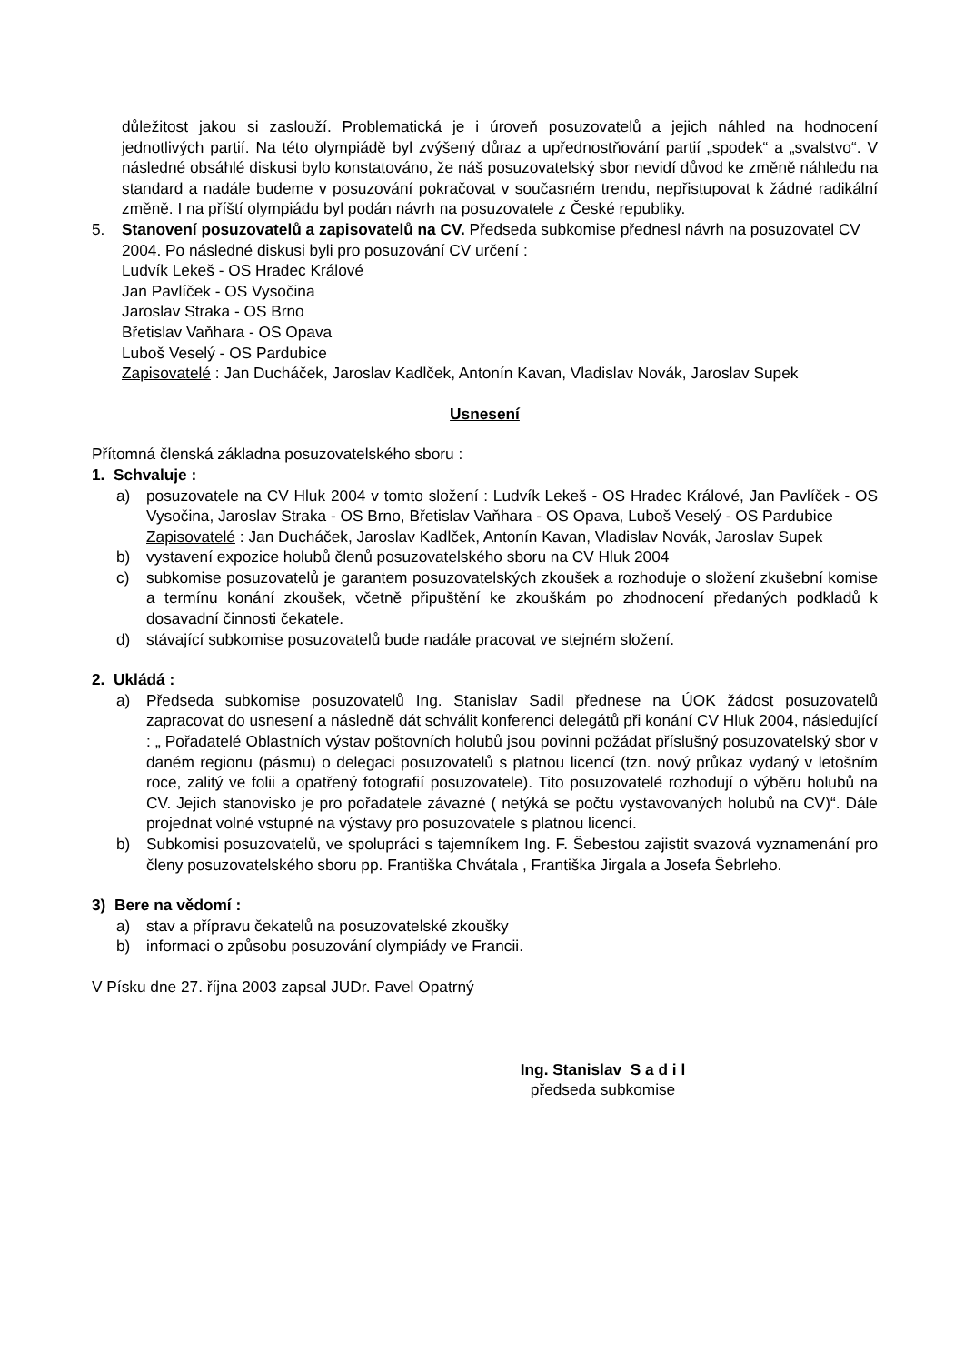důležitost jakou si zaslouží. Problematická je i úroveň posuzovatelů a jejich náhled na hodnocení jednotlivých partií. Na této olympiádě byl zvýšený důraz a upřednostňování partií „spodek“ a „svalstvo“. V následné obsáhlé diskusi bylo konstatováno, že náš posuzovatelský sbor nevidí důvod ke změně náhledu na standard a nadále budeme v posuzování pokračovat v současném trendu, nepřistupovat k žádné radikální změně. I na příští olympiádu byl podán návrh na posuzovatele z České republiky.
5. Stanovení posuzovatelů a zapisovatelů na CV. Předseda subkomise přednesl návrh na posuzovatel CV 2004. Po následné diskusi byli pro posuzování CV určení :
Ludvík Lekeš - OS Hradec Králové
Jan Pavlíček - OS Vysočina
Jaroslav Straka - OS Brno
Břetislav Vaňhara - OS Opava
Luboš Veselý - OS Pardubice
Zapisovatelé : Jan Ducháček, Jaroslav Kadlček, Antonín Kavan, Vladislav Novák, Jaroslav Supek
Usnesení
Přítomná členská základna posuzovatelského sboru :
1. Schvaluje :
a) posuzovatele na CV Hluk 2004 v tomto složení : Ludvík Lekeš - OS Hradec Králové, Jan Pavlíček - OS Vysočina, Jaroslav Straka - OS Brno, Břetislav Vaňhara - OS Opava, Luboš Veselý - OS Pardubice
Zapisovatelé : Jan Ducháček, Jaroslav Kadlček, Antonín Kavan, Vladislav Novák, Jaroslav Supek
b) vystavení expozice holubů členů posuzovatelského sboru na CV Hluk 2004
c) subkomise posuzovatelů je garantem posuzovatelských zkoušek a rozhoduje o složení zkušební komise a termínu konání zkoušek, včetně připuštění ke zkouškám po zhodnocení předaných podkladů k dosavadní činnosti čekatele.
d) stávající subkomise posuzovatelů bude nadále pracovat ve stejném složení.
2. Ukládá :
a) Předseda subkomise posuzovatelů Ing. Stanislav Sadil přednese na ÚOK žádost posuzovatelů zapracovat do usnesení a následně dát schválit konferenci delegátů při konání CV Hluk 2004, následující : „ Pořadatelé Oblastních výstav poštovních holubů jsou povinni požádat příslušný posuzovatelský sbor v daném regionu (pásmu) o delegaci posuzovatelů s platnou licencí (tzn. nový průkaz vydaný v letošním roce, zalitý ve folii a opatřený fotografií posuzovatele). Tito posuzovatelé rozhodují o výběru holubů na CV. Jejich stanovisko je pro pořadatele závazné ( netýká se počtu vystavovaných holubů na CV)“. Dále projednat volné vstupné na výstavy pro posuzovatele s platnou licencí.
b) Subkomisi posuzovatelů, ve spolupráci s tajemníkem Ing. F. Šebestou zajistit svazová vyznamenání pro členy posuzovatelského sboru pp. Františka Chvátala , Františka Jirgala a Josefa Šebrleho.
3) Bere na vědomí :
a) stav a přípravu čekatelů na posuzovatelské zkoušky
b) informaci o způsobu posuzování olympiády ve Francii.
V Písku dne 27. října 2003 zapsal JUDr. Pavel Opatrný
Ing. Stanislav S a d i l
předseda subkomise